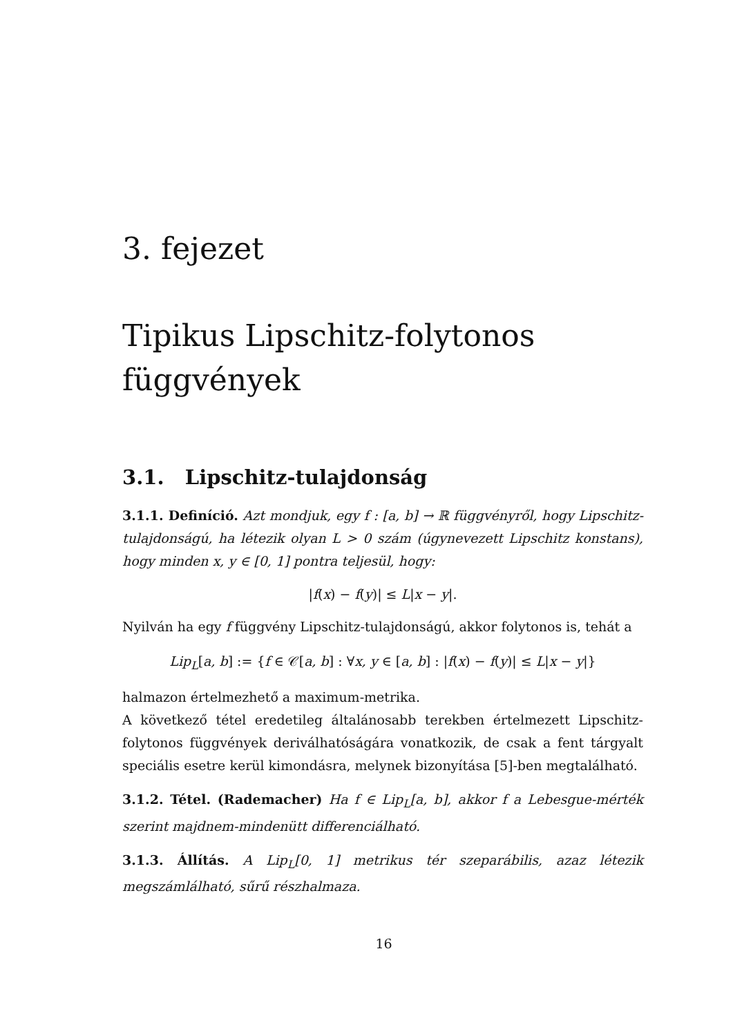3. fejezet
Tipikus Lipschitz-folytonos
függvények
3.1. Lipschitz-tulajdonság
3.1.1. Definíció. Azt mondjuk, egy f : [a, b] → ℝ függvényről, hogy Lipschitz-tulajdonságú, ha létezik olyan L > 0 szám (úgynevezett Lipschitz konstans), hogy minden x, y ∈ [0, 1] pontra teljesül, hogy:
|f(x) − f(y)| ≤ L|x − y|.
Nyilván ha egy f függvény Lipschitz-tulajdonságú, akkor folytonos is, tehát a
Lip<sub>L</sub>[a, b] := {f ∈ 𝒞[a, b] : ∀x, y ∈ [a, b] : |f(x) − f(y)| ≤ L|x − y|}
halmazon értelmezhető a maximum-metrika.
A következő tétel eredetileg általánosabb terekben értelmezett Lipschitz-folytonos függvények deriválhatóságára vonatkozik, de csak a fent tárgyalt speciális esetre kerül kimondásra, melynek bizonyítása [5]-ben megtalálható.
3.1.2. Tétel. (Rademacher) Ha f ∈ Lip<sub>L</sub>[a, b], akkor f a Lebesgue-mérték szerint majdnem-mindenütt differenciálható.
3.1.3. Állítás. A Lip<sub>L</sub>[0, 1] metrikus tér szeparábilis, azaz létezik megszámlálható, sűrű részhalmaza.
16